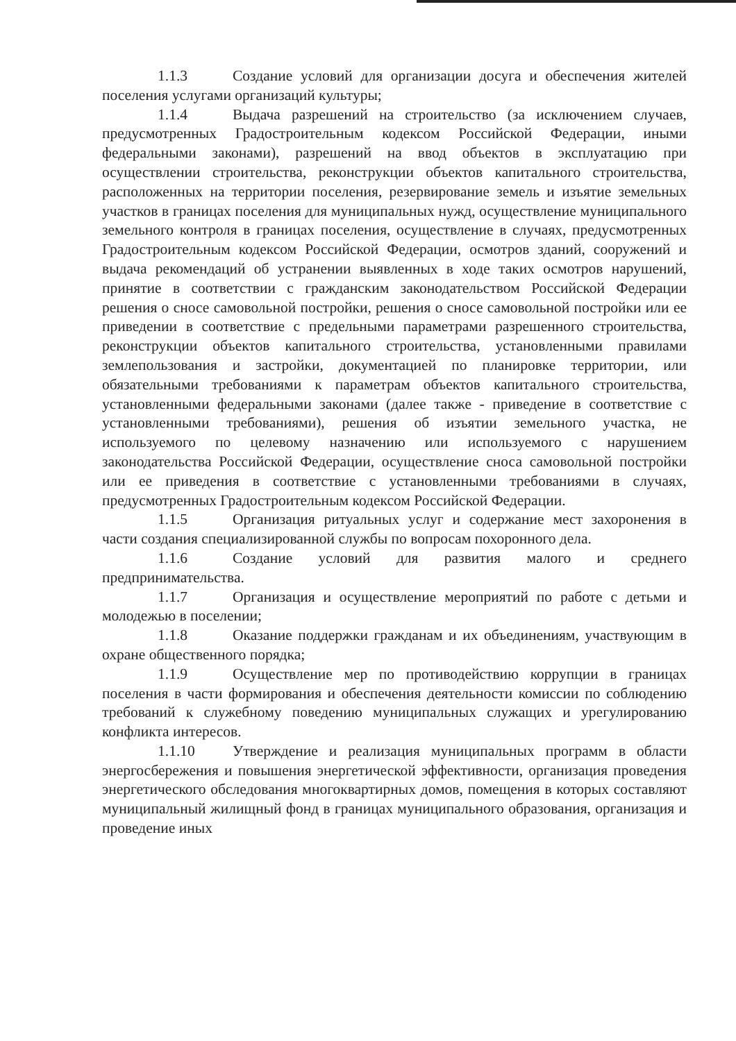1.1.3 Создание условий для организации досуга и обеспечения жителей поселения услугами организаций культуры;
1.1.4 Выдача разрешений на строительство (за исключением случаев, предусмотренных Градостроительным кодексом Российской Федерации, иными федеральными законами), разрешений на ввод объектов в эксплуатацию при осуществлении строительства, реконструкции объектов капитального строительства, расположенных на территории поселения, резервирование земель и изъятие земельных участков в границах поселения для муниципальных нужд, осуществление муниципального земельного контроля в границах поселения, осуществление в случаях, предусмотренных Градостроительным кодексом Российской Федерации, осмотров зданий, сооружений и выдача рекомендаций об устранении выявленных в ходе таких осмотров нарушений, принятие в соответствии с гражданским законодательством Российской Федерации решения о сносе самовольной постройки, решения о сносе самовольной постройки или ее приведении в соответствие с предельными параметрами разрешенного строительства, реконструкции объектов капитального строительства, установленными правилами землепользования и застройки, документацией по планировке территории, или обязательными требованиями к параметрам объектов капитального строительства, установленными федеральными законами (далее также - приведение в соответствие с установленными требованиями), решения об изъятии земельного участка, не используемого по целевому назначению или используемого с нарушением законодательства Российской Федерации, осуществление сноса самовольной постройки или ее приведения в соответствие с установленными требованиями в случаях, предусмотренных Градостроительным кодексом Российской Федерации.
1.1.5 Организация ритуальных услуг и содержание мест захоронения в части создания специализированной службы по вопросам похоронного дела.
1.1.6 Создание условий для развития малого и среднего предпринимательства.
1.1.7 Организация и осуществление мероприятий по работе с детьми и молодежью в поселении;
1.1.8 Оказание поддержки гражданам и их объединениям, участвующим в охране общественного порядка;
1.1.9 Осуществление мер по противодействию коррупции в границах поселения в части формирования и обеспечения деятельности комиссии по соблюдению требований к служебному поведению муниципальных служащих и урегулированию конфликта интересов.
1.1.10 Утверждение и реализация муниципальных программ в области энергосбережения и повышения энергетической эффективности, организация проведения энергетического обследования многоквартирных домов, помещения в которых составляют муниципальный жилищный фонд в границах муниципального образования, организация и проведение иных